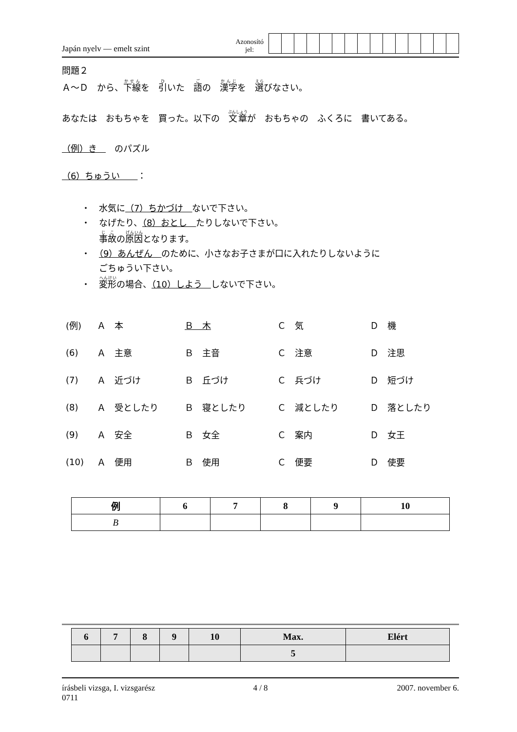Japán nyelv — emelt szint
Azonosító
jel:
問題２
Ａ～Ｄ　から、下線を　引いた　語の　漢字を　選びなさい。
あなたは　おもちゃを　買った。以下の　文章が　おもちゃの　ふくろに　書いてある。
（例）き　　のパズル
（6）ちゅうい　　：
・　水気に（7）ちかづけ　ないで下さい。
・　なげたり、（8）おとし　たりしないで下さい。
事故の原因となります。
・　（9）あんぜん　のために、小さなお子さまが口に入れたりしないように
ごちゅうい下さい。
・　変形の場合、（10）しよう　しないで下さい。
| (例) | Ａ 本 | Ｂ 木 | Ｃ 気 | Ｄ 機 |
| (6) | Ａ 主意 | Ｂ 主音 | Ｃ 注意 | Ｄ 注思 |
| (7) | Ａ 近づけ | Ｂ 丘づけ | Ｃ 兵づけ | Ｄ 短づけ |
| (8) | Ａ 受としたり | Ｂ 寝としたり | Ｃ 減としたり | Ｄ 落としたり |
| (9) | Ａ 安全 | Ｂ 女全 | Ｃ 案内 | Ｄ 女王 |
| (10) | Ａ 便用 | Ｂ 使用 | Ｃ 便要 | Ｄ 使要 |
| 例 | 6 | 7 | 8 | 9 | 10 |
| --- | --- | --- | --- | --- | --- |
| B | | | | | |
| 6 | 7 | 8 | 9 | 10 | Max. | Elért |
| --- | --- | --- | --- | --- | --- | --- |
| | | | | | 5 | |
írásbeli vizsga, I. vizsgarész
0711
4 / 8 2007. november 6.